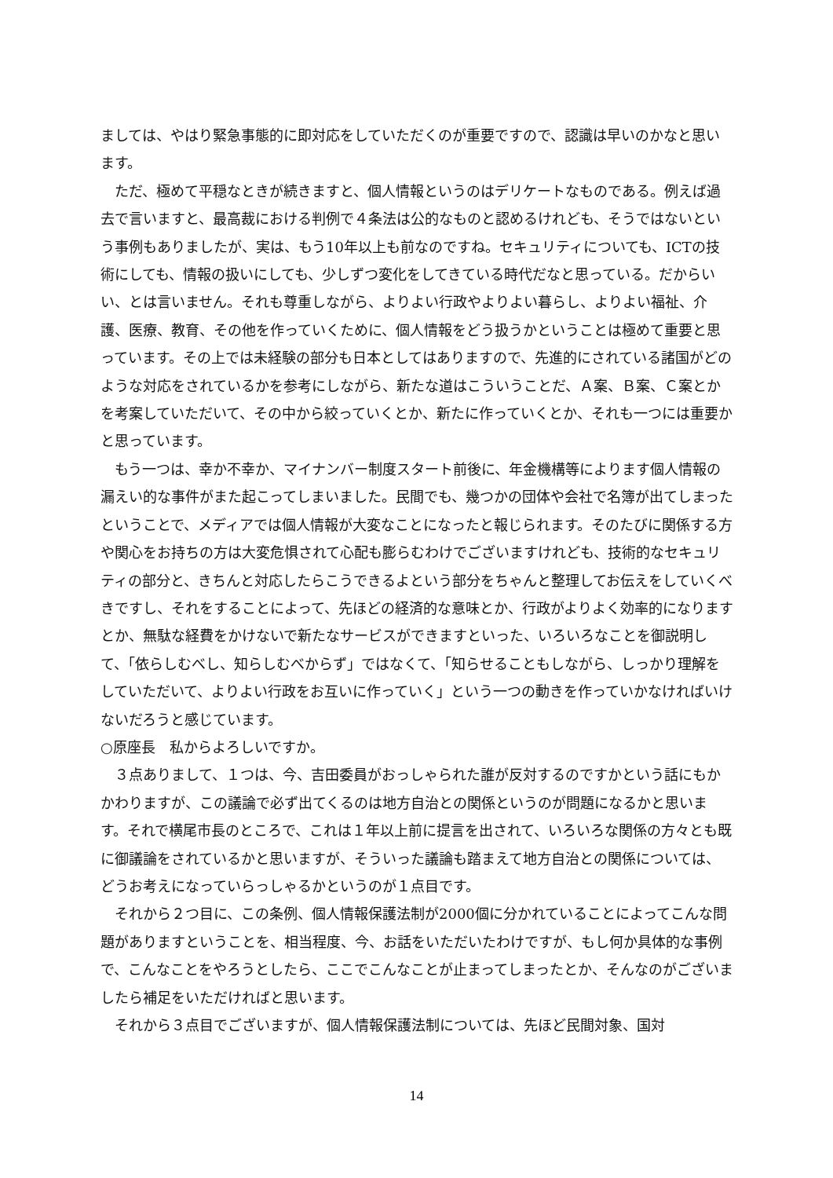ましては、やはり緊急事態的に即対応をしていただくのが重要ですので、認識は早いのかなと思います。
ただ、極めて平穏なときが続きますと、個人情報というのはデリケートなものである。例えば過去で言いますと、最高裁における判例で４条法は公的なものと認めるけれども、そうではないという事例もありましたが、実は、もう10年以上も前なのですね。セキュリティについても、ICTの技術にしても、情報の扱いにしても、少しずつ変化をしてきている時代だなと思っている。だからいい、とは言いません。それも尊重しながら、よりよい行政やよりよい暮らし、よりよい福祉、介護、医療、教育、その他を作っていくために、個人情報をどう扱うかということは極めて重要と思っています。その上では未経験の部分も日本としてはありますので、先進的にされている諸国がどのような対応をされているかを参考にしながら、新たな道はこういうことだ、Ａ案、Ｂ案、Ｃ案とかを考案していただいて、その中から絞っていくとか、新たに作っていくとか、それも一つには重要かと思っています。
もう一つは、幸か不幸か、マイナンバー制度スタート前後に、年金機構等によります個人情報の漏えい的な事件がまた起こってしまいました。民間でも、幾つかの団体や会社で名簿が出てしまったということで、メディアでは個人情報が大変なことになったと報じられます。そのたびに関係する方や関心をお持ちの方は大変危惧されて心配も膨らむわけでございますけれども、技術的なセキュリティの部分と、きちんと対応したらこうできるよという部分をちゃんと整理してお伝えをしていくべきですし、それをすることによって、先ほどの経済的な意味とか、行政がよりよく効率的になりますとか、無駄な経費をかけないで新たなサービスができますといった、いろいろなことを御説明して、「依らしむべし、知らしむべからず」ではなくて、「知らせることもしながら、しっかり理解をしていただいて、よりよい行政をお互いに作っていく」という一つの動きを作っていかなければいけないだろうと感じています。
○原座長　私からよろしいですか。
３点ありまして、１つは、今、吉田委員がおっしゃられた誰が反対するのですかという話にもかかわりますが、この議論で必ず出てくるのは地方自治との関係というのが問題になるかと思います。それで横尾市長のところで、これは１年以上前に提言を出されて、いろいろな関係の方々とも既に御議論をされているかと思いますが、そういった議論も踏まえて地方自治との関係については、どうお考えになっていらっしゃるかというのが１点目です。
それから２つ目に、この条例、個人情報保護法制が2000個に分かれていることによってこんな問題がありますということを、相当程度、今、お話をいただいたわけですが、もし何か具体的な事例で、こんなことをやろうとしたら、ここでこんなことが止まってしまったとか、そんなのがございましたら補足をいただければと思います。
それから３点目でございますが、個人情報保護法制については、先ほど民間対象、国対
14